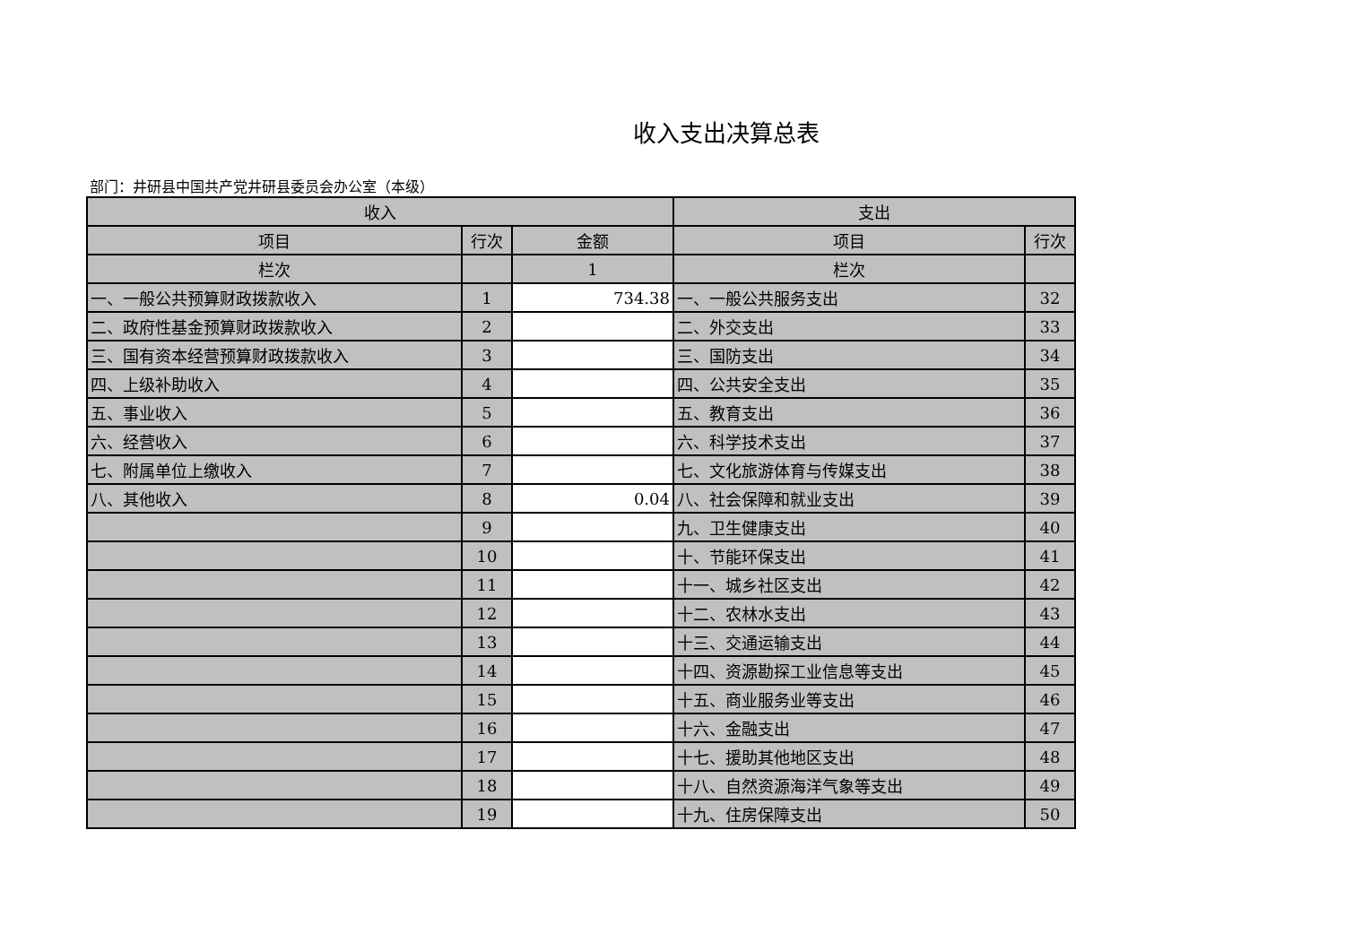收入支出决算总表
部门：井研县中国共产党井研县委员会办公室（本级）
| 收入 | | | 支出 | |
| --- | --- | --- | --- | --- |
| 项目 | 行次 | 金额 | 项目 | 行次 |
| 栏次 | | 1 | 栏次 | |
| 一、一般公共预算财政拨款收入 | 1 | 734.38 | 一、一般公共服务支出 | 32 |
| 二、政府性基金预算财政拨款收入 | 2 | | 二、外交支出 | 33 |
| 三、国有资本经营预算财政拨款收入 | 3 | | 三、国防支出 | 34 |
| 四、上级补助收入 | 4 | | 四、公共安全支出 | 35 |
| 五、事业收入 | 5 | | 五、教育支出 | 36 |
| 六、经营收入 | 6 | | 六、科学技术支出 | 37 |
| 七、附属单位上缴收入 | 7 | | 七、文化旅游体育与传媒支出 | 38 |
| 八、其他收入 | 8 | 0.04 | 八、社会保障和就业支出 | 39 |
| | 9 | | 九、卫生健康支出 | 40 |
| | 10 | | 十、节能环保支出 | 41 |
| | 11 | | 十一、城乡社区支出 | 42 |
| | 12 | | 十二、农林水支出 | 43 |
| | 13 | | 十三、交通运输支出 | 44 |
| | 14 | | 十四、资源勘探工业信息等支出 | 45 |
| | 15 | | 十五、商业服务业等支出 | 46 |
| | 16 | | 十六、金融支出 | 47 |
| | 17 | | 十七、援助其他地区支出 | 48 |
| | 18 | | 十八、自然资源海洋气象等支出 | 49 |
| | 19 | | 十九、住房保障支出 | 50 |